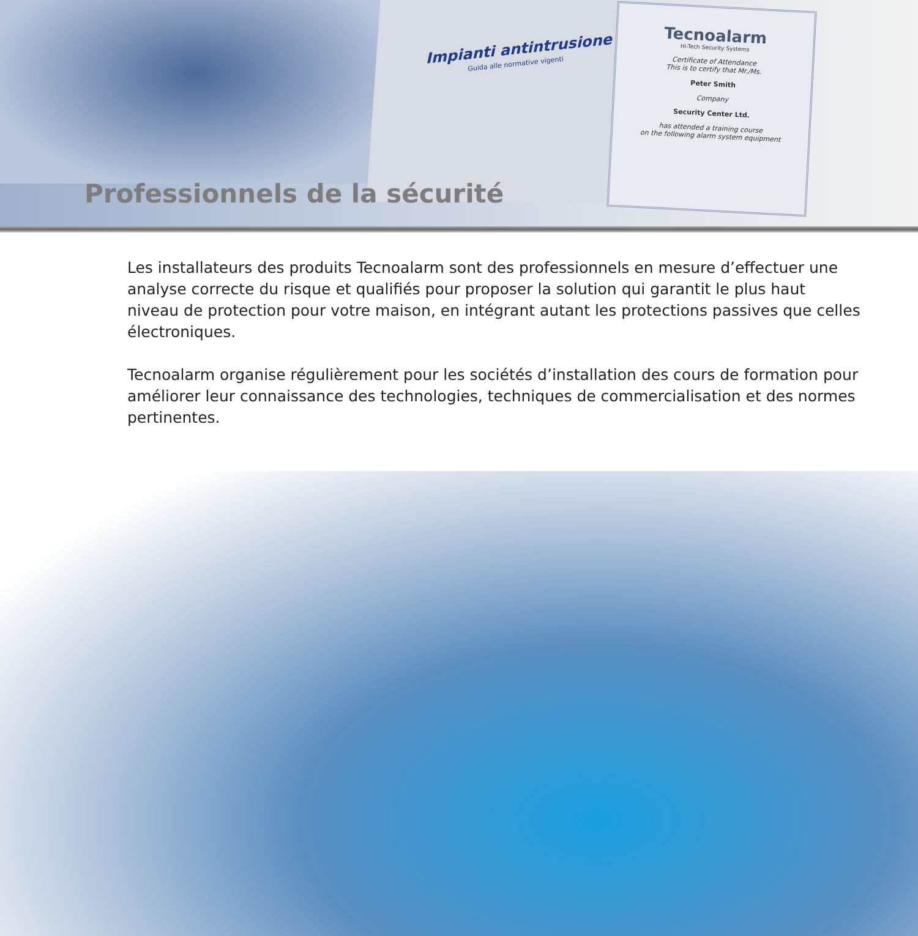Impianti antintrusione
Guida alle normative vigenti
Tecnoalarm
Hi-Tech Security Systems
Certificate of Attendance
This is to certify that Mr./Ms.
Peter Smith
Company
Security Center Ltd.
has attended a training course
on the following alarm system equipment
Professionnels de la sécurité
Les installateurs des produits Tecnoalarm sont des professionnels en mesure d’effectuer une analyse correcte du risque et qualifiés pour proposer la solution qui garantit le plus haut niveau de protection pour votre maison, en intégrant autant les protections passives que celles électroniques.
Tecnoalarm organise régulièrement pour les sociétés d’installation des cours de formation pour améliorer leur connaissance des technologies, techniques de commercialisation et des normes pertinentes.